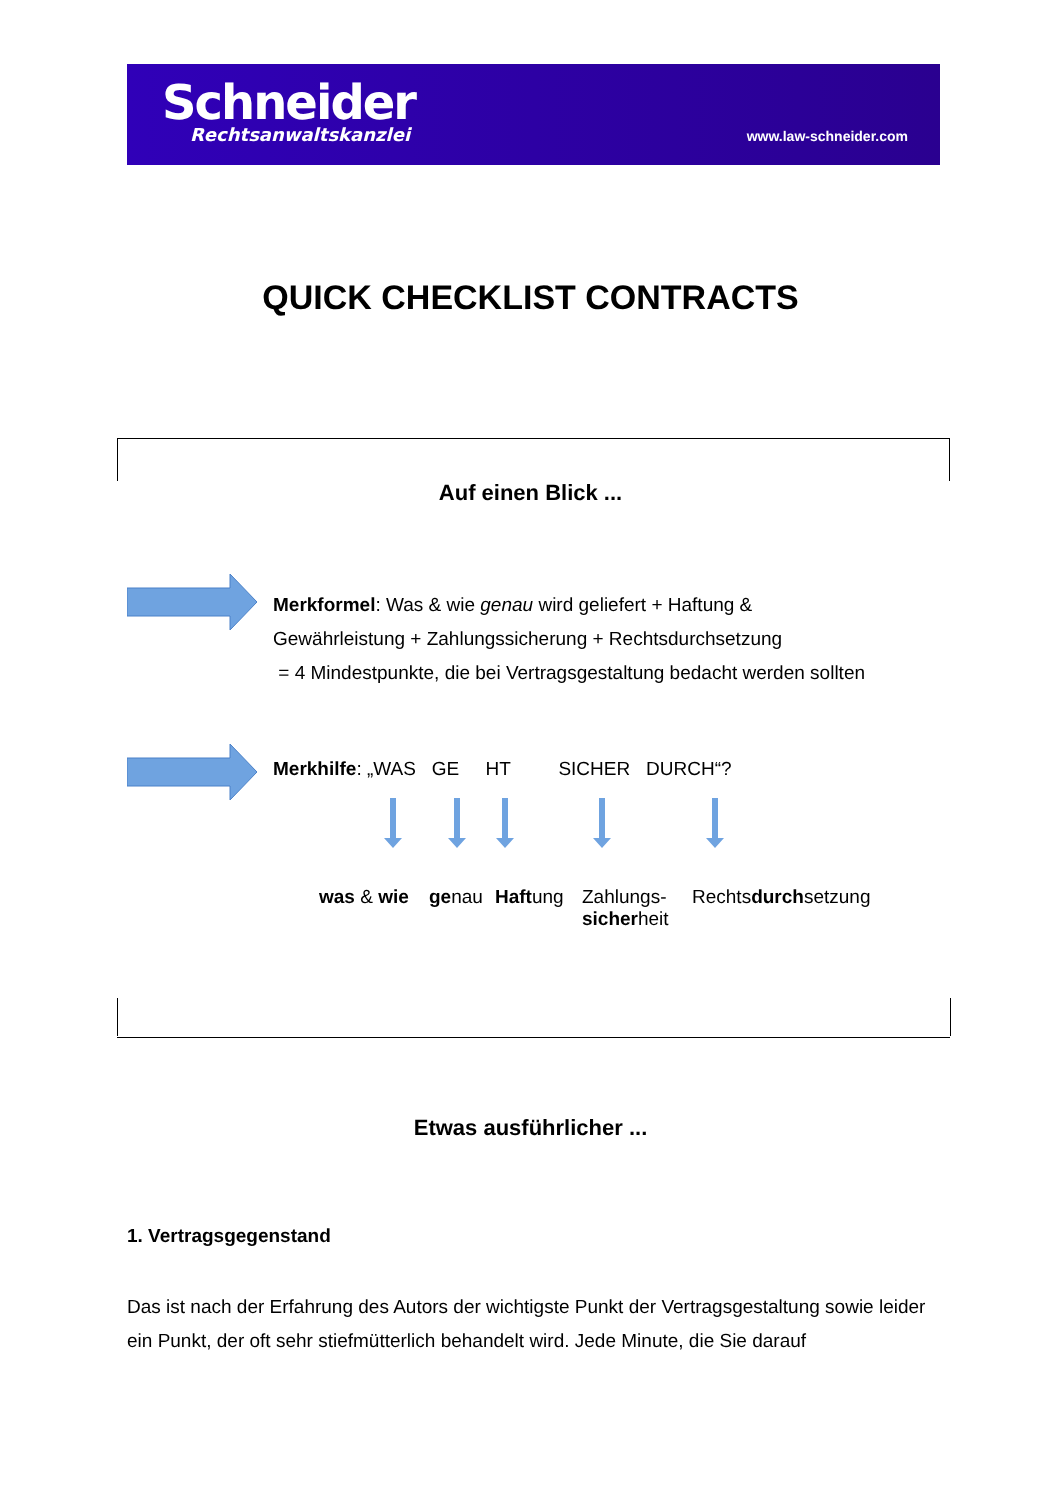Schneider
Rechtsanwaltskanzlei
www.law-schneider.com
QUICK CHECKLIST CONTRACTS
Auf einen Blick ...
Merkformel: Was & wie genau wird geliefert + Haftung &
Gewährleistung + Zahlungssicherung + Rechtsdurchsetzung
= 4 Mindestpunkte, die bei Vertragsgestaltung bedacht werden sollten
Merkhilfe: „WAS GE HT SICHER DURCH“?
was & wie genau Haftung
Zahlungs-
sicherheit
Rechtsdurchsetzung
Etwas ausführlicher ...
1. Vertragsgegenstand
Das ist nach der Erfahrung des Autors der wichtigste Punkt der Vertragsgestaltung sowie leider ein Punkt, der oft sehr stiefmütterlich behandelt wird. Jede Minute, die Sie darauf